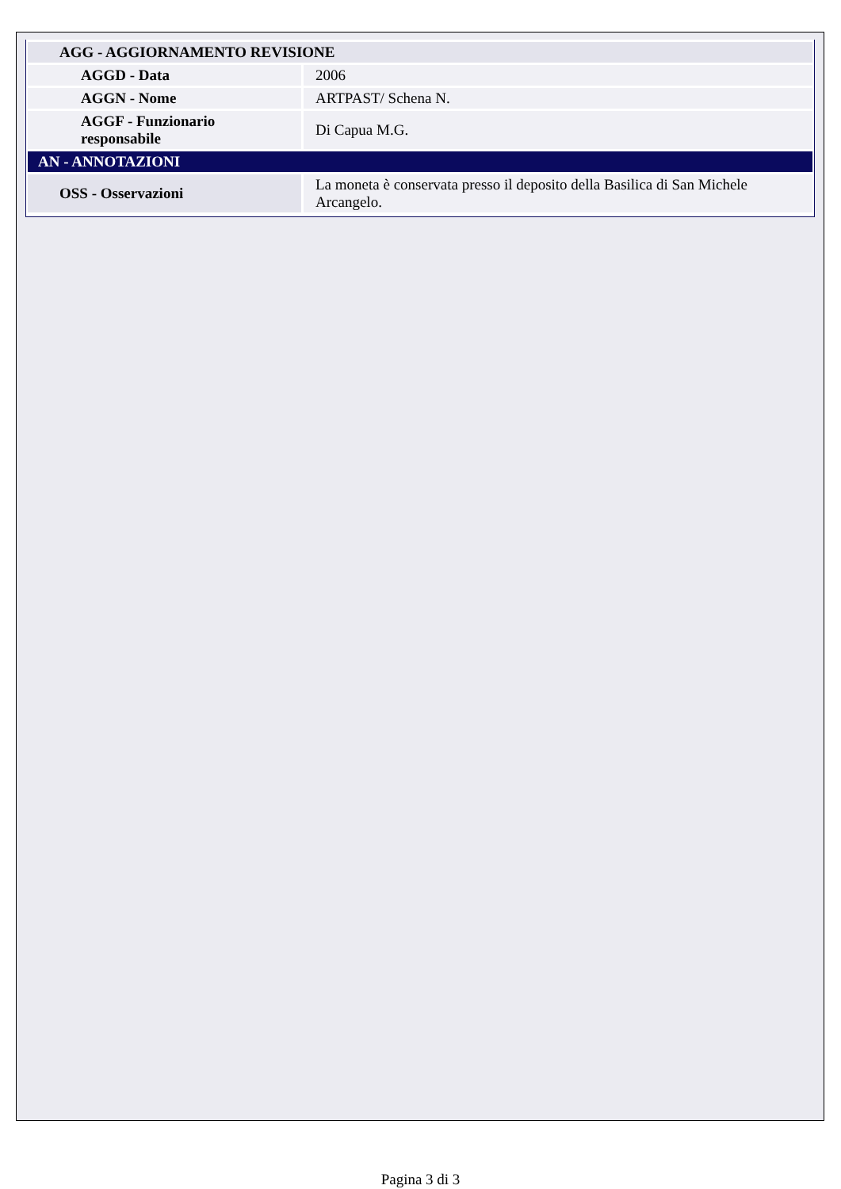| AGG - AGGIORNAMENTO REVISIONE | |
| AGGD - Data | 2006 |
| AGGN - Nome | ARTPAST/ Schena N. |
| AGGF - Funzionario responsabile | Di Capua M.G. |
| AN - ANNOTAZIONI | |
| OSS - Osservazioni | La moneta è conservata presso il deposito della Basilica di San Michele Arcangelo. |
Pagina 3 di 3